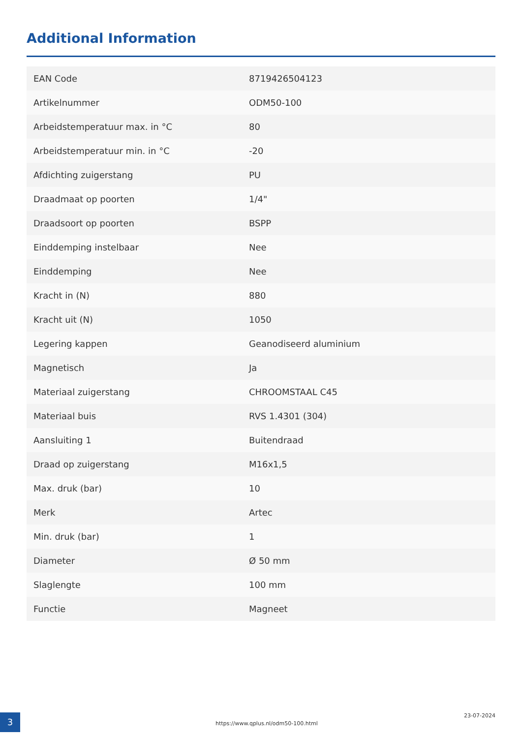Additional Information
| EAN Code | 8719426504123 |
| Artikelnummer | ODM50-100 |
| Arbeidstemperatuur max. in °C | 80 |
| Arbeidstemperatuur min. in °C | -20 |
| Afdichting zuigerstang | PU |
| Draadmaat op poorten | 1/4" |
| Draadsoort op poorten | BSPP |
| Einddemping instelbaar | Nee |
| Einddemping | Nee |
| Kracht in (N) | 880 |
| Kracht uit (N) | 1050 |
| Legering kappen | Geanodiseerd aluminium |
| Magnetisch | Ja |
| Materiaal zuigerstang | CHROOMSTAAL C45 |
| Materiaal buis | RVS 1.4301 (304) |
| Aansluiting 1 | Buitendraad |
| Draad op zuigerstang | M16x1,5 |
| Max. druk (bar) | 10 |
| Merk | Artec |
| Min. druk (bar) | 1 |
| Diameter | Ø 50 mm |
| Slaglengte | 100 mm |
| Functie | Magneet |
3
https://www.qplus.nl/odm50-100.html
23-07-2024